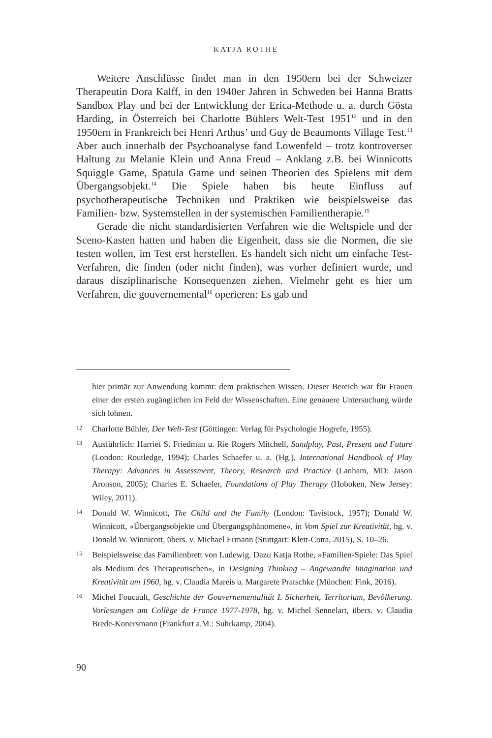KATJA ROTHE
Weitere Anschlüsse findet man in den 1950ern bei der Schweizer Therapeutin Dora Kalff, in den 1940er Jahren in Schweden bei Hanna Bratts Sandbox Play und bei der Entwicklung der Erica-Methode u. a. durch Gösta Harding, in Österreich bei Charlotte Bühlers Welt-Test 1951<sup>12</sup> und in den 1950ern in Frankreich bei Henri Arthus’ und Guy de Beaumonts Village Test.<sup>13</sup> Aber auch innerhalb der Psychoanalyse fand Lowenfeld – trotz kontroverser Haltung zu Melanie Klein und Anna Freud – Anklang z.B. bei Winnicotts Squiggle Game, Spatula Game und seinen Theorien des Spielens mit dem Übergangsobjekt.<sup>14</sup> Die Spiele haben bis heute Einfluss auf psychotherapeutische Techniken und Praktiken wie beispielsweise das Familien- bzw. Systemstellen in der systemischen Familientherapie.<sup>15</sup>
Gerade die nicht standardisierten Verfahren wie die Weltspiele und der Sceno-Kasten hatten und haben die Eigenheit, dass sie die Normen, die sie testen wollen, im Test erst herstellen. Es handelt sich nicht um einfache Test-Verfahren, die finden (oder nicht finden), was vorher definiert wurde, und daraus disziplinarische Konsequenzen ziehen. Vielmehr geht es hier um Verfahren, die gouvernemental<sup>16</sup> operieren: Es gab und
hier primär zur Anwendung kommt: dem praktischen Wissen. Dieser Bereich war für Frauen einer der ersten zugänglichen im Feld der Wissenschaften. Eine genauere Untersuchung würde sich lohnen.
12 Charlotte Bühler, Der Welt-Test (Göttingen: Verlag für Psychologie Hogrefe, 1955).
13 Ausführlich: Harriet S. Friedman u. Rie Rogers Mitchell, Sandplay, Past, Present and Future (London: Routledge, 1994); Charles Schaefer u. a. (Hg.), International Handbook of Play Therapy: Advances in Assessment, Theory, Research and Practice (Lanham, MD: Jason Aronson, 2005); Charles E. Schaefer, Foundations of Play Therapy (Hoboken, New Jersey: Wiley, 2011).
14 Donald W. Winnicott, The Child and the Family (London: Tavistock, 1957); Donald W. Winnicott, »Übergangsobjekte und Übergangsphänomene«, in Vom Spiel zur Kreativität, hg. v. Donald W. Winnicott, übers. v. Michael Ermann (Stuttgart: Klett-Cotta, 2015), S. 10–26.
15 Beispielsweise das Familienbrett von Ludewig. Dazu Katja Rothe, »Familien-Spiele: Das Spiel als Medium des Therapeutischen«, in Designing Thinking – Angewandte Imagination und Kreativität um 1960, hg. v. Claudia Mareis u. Margarete Pratschke (München: Fink, 2016).
16 Michel Foucault, Geschichte der Gouvernementalität I. Sicherheit, Territorium, Bevölkerung. Vorlesungen am Collège de France 1977-1978, hg. v. Michel Sennelart, übers. v. Claudia Brede-Konersmann (Frankfurt a.M.: Suhrkamp, 2004).
90